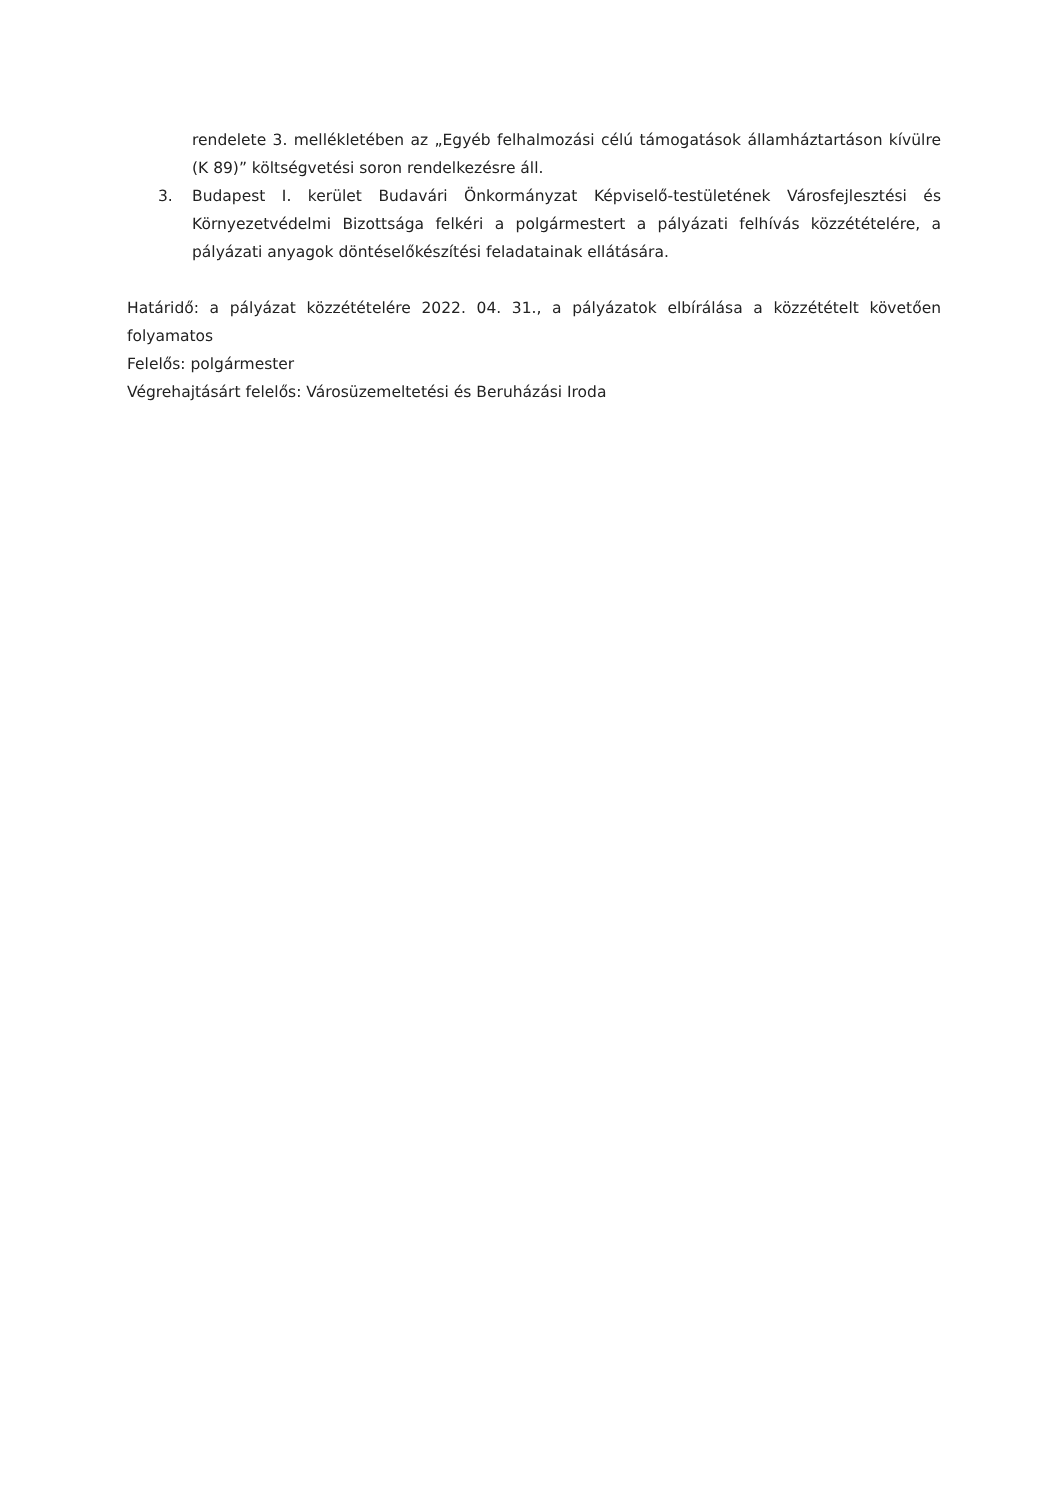rendelete 3. mellékletében az „Egyéb felhalmozási célú támogatások államháztartáson kívülre (K 89)” költségvetési soron rendelkezésre áll.
3. Budapest I. kerület Budavári Önkormányzat Képviselő-testületének Városfejlesztési és Környezetvédelmi Bizottsága felkéri a polgármestert a pályázati felhívás közzétételére, a pályázati anyagok döntéselőkészítési feladatainak ellátására.
Határidő: a pályázat közzétételére 2022. 04. 31., a pályázatok elbírálása a közzétételt követően folyamatos
Felelős: polgármester
Végrehajtásárt felelős: Városüzemeltetési és Beruházási Iroda